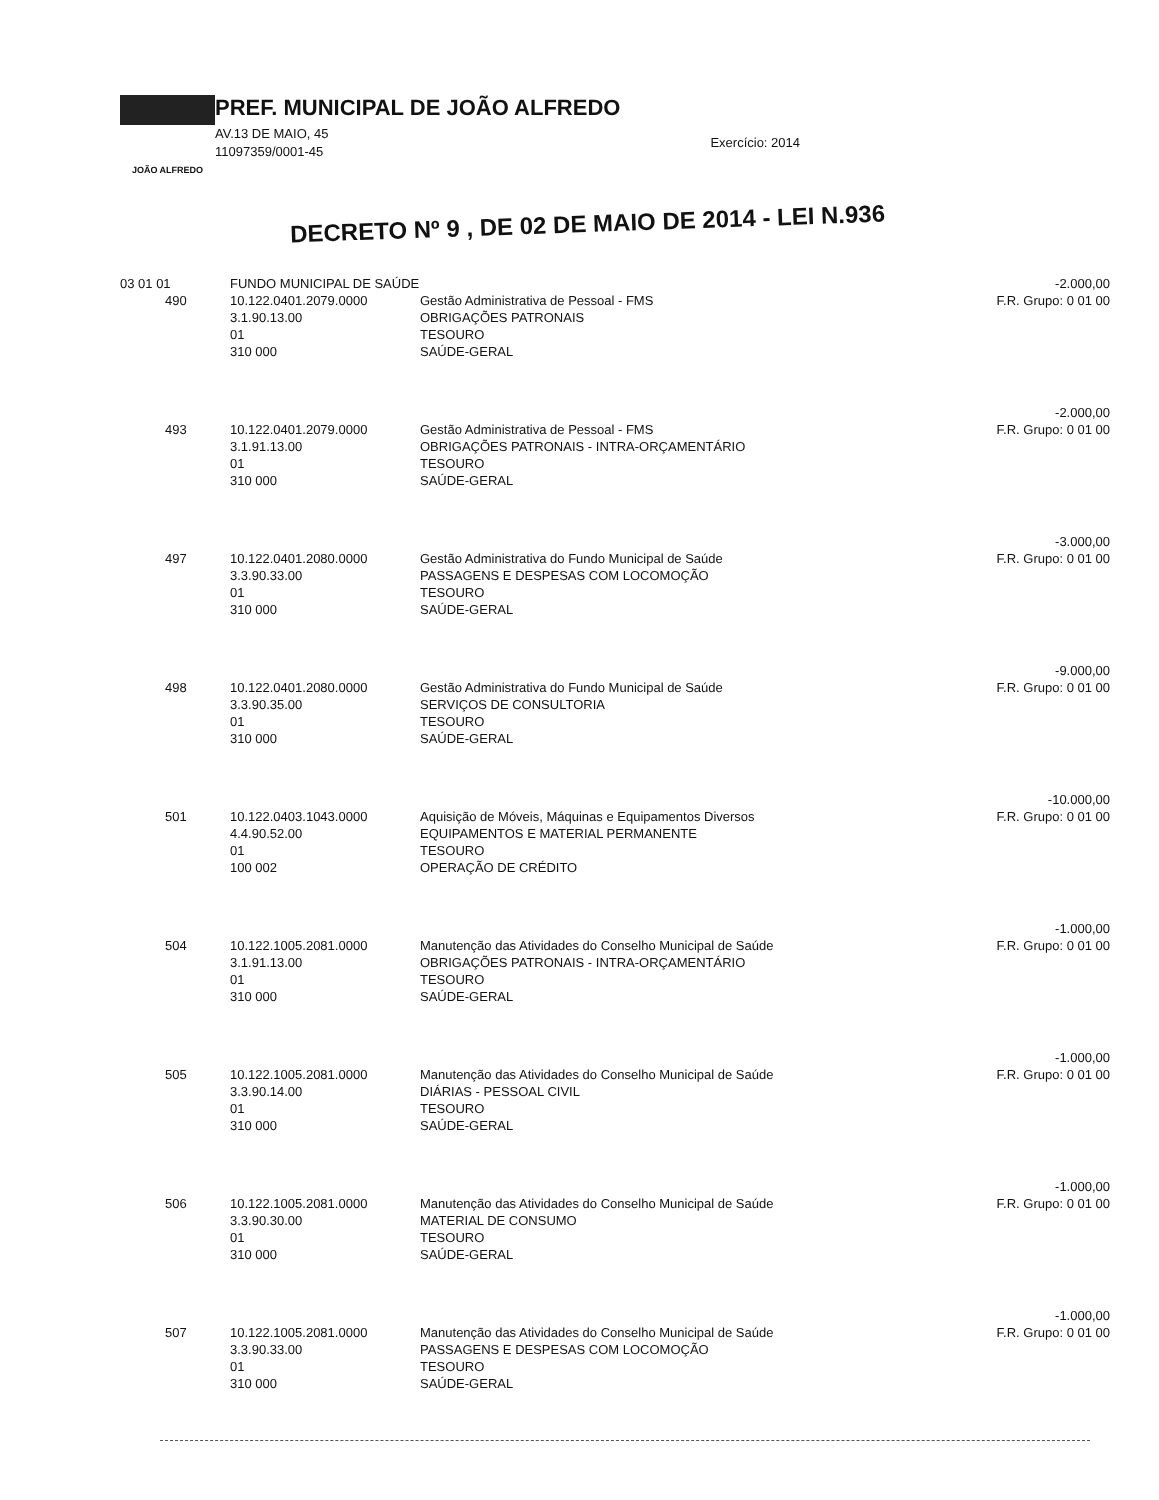JOÃO ALFREDO
PREF. MUNICIPAL DE JOÃO ALFREDO
AV.13 DE MAIO, 45
11097359/0001-45
Exercício: 2014
DECRETO Nº 9 , DE 02 DE MAIO DE 2014 - LEI N.936
| 03 01 01 | FUNDO MUNICIPAL DE SAÚDE | | -2.000,00 |
| 490 | 10.122.0401.2079.0000 3.1.90.13.00 01 310 000 | Gestão Administrativa de Pessoal - FMS OBRIGAÇÕES PATRONAIS TESOURO SAÚDE-GERAL | F.R. Grupo: 0 01 00 |
| | | | -2.000,00 |
| 493 | 10.122.0401.2079.0000 3.1.91.13.00 01 310 000 | Gestão Administrativa de Pessoal - FMS OBRIGAÇÕES PATRONAIS - INTRA-ORÇAMENTÁRIO TESOURO SAÚDE-GERAL | F.R. Grupo: 0 01 00 |
| | | | -3.000,00 |
| 497 | 10.122.0401.2080.0000 3.3.90.33.00 01 310 000 | Gestão Administrativa do Fundo Municipal de Saúde PASSAGENS E DESPESAS COM LOCOMOÇÃO TESOURO SAÚDE-GERAL | F.R. Grupo: 0 01 00 |
| | | | -9.000,00 |
| 498 | 10.122.0401.2080.0000 3.3.90.35.00 01 310 000 | Gestão Administrativa do Fundo Municipal de Saúde SERVIÇOS DE CONSULTORIA TESOURO SAÚDE-GERAL | F.R. Grupo: 0 01 00 |
| | | | -10.000,00 |
| 501 | 10.122.0403.1043.0000 4.4.90.52.00 01 100 002 | Aquisição de Móveis, Máquinas e Equipamentos Diversos EQUIPAMENTOS E MATERIAL PERMANENTE TESOURO OPERAÇÃO DE CRÉDITO | F.R. Grupo: 0 01 00 |
| | | | -1.000,00 |
| 504 | 10.122.1005.2081.0000 3.1.91.13.00 01 310 000 | Manutenção das Atividades do Conselho Municipal de Saúde OBRIGAÇÕES PATRONAIS - INTRA-ORÇAMENTÁRIO TESOURO SAÚDE-GERAL | F.R. Grupo: 0 01 00 |
| | | | -1.000,00 |
| 505 | 10.122.1005.2081.0000 3.3.90.14.00 01 310 000 | Manutenção das Atividades do Conselho Municipal de Saúde DIÁRIAS - PESSOAL CIVIL TESOURO SAÚDE-GERAL | F.R. Grupo: 0 01 00 |
| | | | -1.000,00 |
| 506 | 10.122.1005.2081.0000 3.3.90.30.00 01 310 000 | Manutenção das Atividades do Conselho Municipal de Saúde MATERIAL DE CONSUMO TESOURO SAÚDE-GERAL | F.R. Grupo: 0 01 00 |
| | | | -1.000,00 |
| 507 | 10.122.1005.2081.0000 3.3.90.33.00 01 310 000 | Manutenção das Atividades do Conselho Municipal de Saúde PASSAGENS E DESPESAS COM LOCOMOÇÃO TESOURO SAÚDE-GERAL | F.R. Grupo: 0 01 00 |